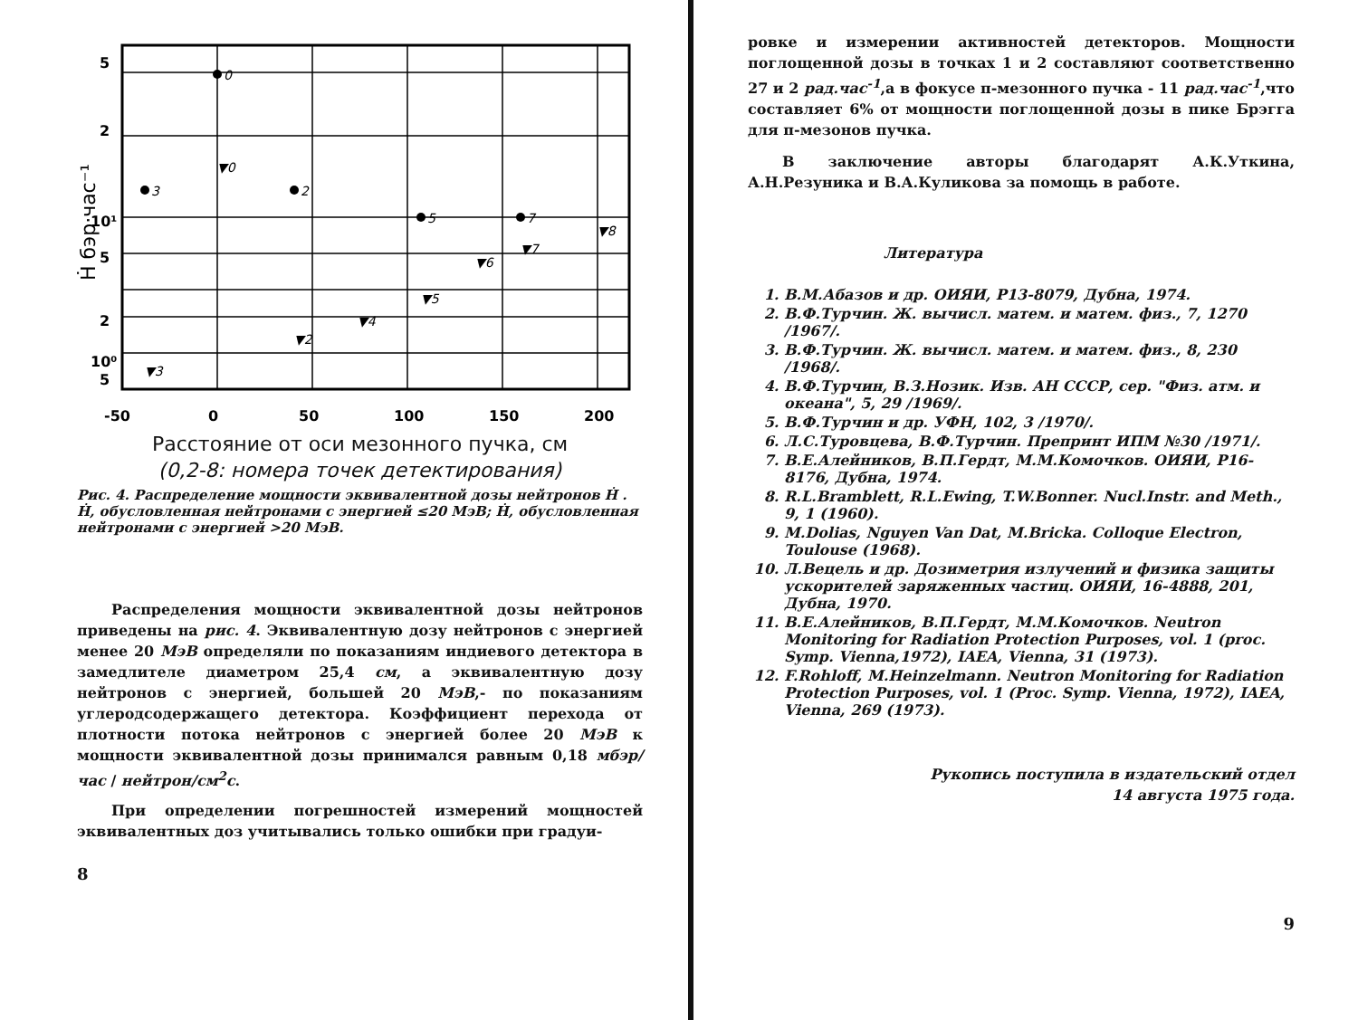5
2
10¹
5
2
10⁰
5
-50
0
50
100
150
200
Ḣ бэр·час⁻¹
0
3
2
5
7
▼0
▼3
▼2
▼4
▼5
▼6
▼7
▼8
Расстояние от оси мезонного пучка, см
(0,2-8: номера точек детектирования)
Рис. 4. Распределение мощности эквивалентной дозы нейтронов Ḣ . Ḣ, обусловленная нейтронами с энергией ≤20 МэВ; Ḣ, обусловленная нейтронами с энергией >20 МэВ.
Распределения мощности эквивалентной дозы нейтронов приведены на рис. 4. Эквивалентную дозу нейтронов с энергией менее 20 МэВ определяли по показаниям индиевого детектора в замедлителе диаметром 25,4 см, а эквивалентную дозу нейтронов с энергией, большей 20 МэВ,- по показаниям углеродсодержащего детектора. Коэффициент перехода от плотности потока нейтронов с энергией более 20 МэВ к мощности эквивалентной дозы принимался равным 0,18 мбэр/час / нейтрон/см<sup>2</sup>с.
При определении погрешностей измерений мощностей эквивалентных доз учитывались только ошибки при градуи-
8
ровке и измерении активностей детекторов. Мощности поглощенной дозы в точках 1 и 2 составляют соответственно 27 и 2 рад.час<sup>-1</sup>,а в фокусе π-мезонного пучка - 11 рад.час<sup>-1</sup>,что составляет 6% от мощности поглощенной дозы в пике Брэгга для π-мезонов пучка.
В заключение авторы благодарят А.К.Уткина, А.Н.Резуника и В.А.Куликова за помощь в работе.
Литература
1. В.М.Абазов и др. ОИЯИ, Р13-8079, Дубна, 1974.
2. В.Ф.Турчин. Ж. вычисл. матем. и матем. физ., 7, 1270 /1967/.
3. В.Ф.Турчин. Ж. вычисл. матем. и матем. физ., 8, 230 /1968/.
4. В.Ф.Турчин, В.З.Нозик. Изв. АН СССР, сер. "Физ. атм. и океана", 5, 29 /1969/.
5. В.Ф.Турчин и др. УФН, 102, 3 /1970/.
6. Л.С.Туровцева, В.Ф.Турчин. Препринт ИПМ №30 /1971/.
7. В.Е.Алейников, В.П.Гердт, М.М.Комочков. ОИЯИ, Р16-8176, Дубна, 1974.
8. R.L.Bramblett, R.L.Ewing, T.W.Bonner. Nucl.Instr. and Meth., 9, 1 (1960).
9. M.Dolias, Nguyen Van Dat, M.Bricka. Colloque Electron, Toulouse (1968).
10. Л.Вецель и др. Дозиметрия излучений и физика защиты ускорителей заряженных частиц. ОИЯИ, 16-4888, 201, Дубна, 1970.
11. В.Е.Алейников, В.П.Гердт, М.М.Комочков. Neutron Monitoring for Radiation Protection Purposes, vol. 1 (proc. Symp. Vienna,1972), IAEA, Vienna, 31 (1973).
12. F.Rohloff, M.Heinzelmann. Neutron Monitoring for Radiation Protection Purposes, vol. 1 (Proc. Symp. Vienna, 1972), IAEA, Vienna, 269 (1973).
Рукопись поступила в издательский отдел
14 августа 1975 года.
9